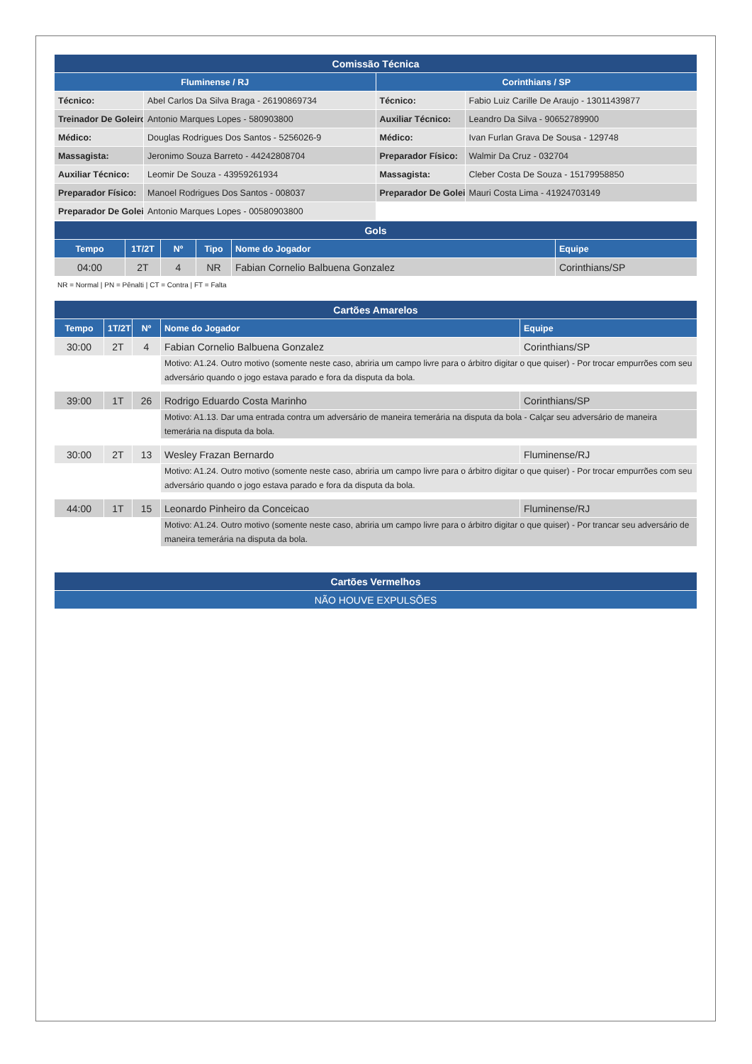| Comissão Técnica | | | |
| --- | --- | --- | --- |
| Fluminense / RJ | | Corinthians / SP | |
| Técnico: | Abel Carlos Da Silva Braga - 26190869734 | Técnico: | Fabio Luiz Carille De Araujo - 13011439877 |
| Treinador De Goleiro | Antonio Marques Lopes - 580903800 | Auxiliar Técnico: | Leandro Da Silva - 90652789900 |
| Médico: | Douglas Rodrigues Dos Santos - 5256026-9 | Médico: | Ivan Furlan Grava De Sousa - 129748 |
| Massagista: | Jeronimo Souza Barreto - 44242808704 | Preparador Físico: | Walmir Da Cruz - 032704 |
| Auxiliar Técnico: | Leomir De Souza - 43959261934 | Massagista: | Cleber Costa De Souza - 15179958850 |
| Preparador Físico: | Manoel Rodrigues Dos Santos - 008037 | Preparador De Golei | Mauri Costa Lima - 41924703149 |
| Preparador De Golei | Antonio Marques Lopes - 00580903800 | | |
| Gols | | | | | |
| --- | --- | --- | --- | --- | --- |
| Tempo | 1T/2T | Nº | Tipo | Nome do Jogador | Equipe |
| 04:00 | 2T | 4 | NR | Fabian Cornelio Balbuena Gonzalez | Corinthians/SP |
NR = Normal | PN = Pênalti | CT = Contra | FT = Falta
| Cartões Amarelos | | | | |
| --- | --- | --- | --- | --- |
| Tempo | 1T/2T | Nº | Nome do Jogador | Equipe |
| 30:00 | 2T | 4 | Fabian Cornelio Balbuena Gonzalez | Corinthians/SP |
| | | | Motivo: A1.24. Outro motivo (somente neste caso, abriria um campo livre para o árbitro digitar o que quiser) - Por trocar empurrões com seu adversário quando o jogo estava parado e fora da disputa da bola. | |
| 39:00 | 1T | 26 | Rodrigo Eduardo Costa Marinho | Corinthians/SP |
| | | | Motivo: A1.13. Dar uma entrada contra um adversário de maneira temerária na disputa da bola - Calçar seu adversário de maneira temerária na disputa da bola. | |
| 30:00 | 2T | 13 | Wesley Frazan Bernardo | Fluminense/RJ |
| | | | Motivo: A1.24. Outro motivo (somente neste caso, abriria um campo livre para o árbitro digitar o que quiser) - Por trocar empurrões com seu adversário quando o jogo estava parado e fora da disputa da bola. | |
| 44:00 | 1T | 15 | Leonardo Pinheiro da Conceicao | Fluminense/RJ |
| | | | Motivo: A1.24. Outro motivo (somente neste caso, abriria um campo livre para o árbitro digitar o que quiser) - Por trancar seu adversário de maneira temerária na disputa da bola. | |
| Cartões Vermelhos |
| --- |
| NÃO HOUVE EXPULSÕES |